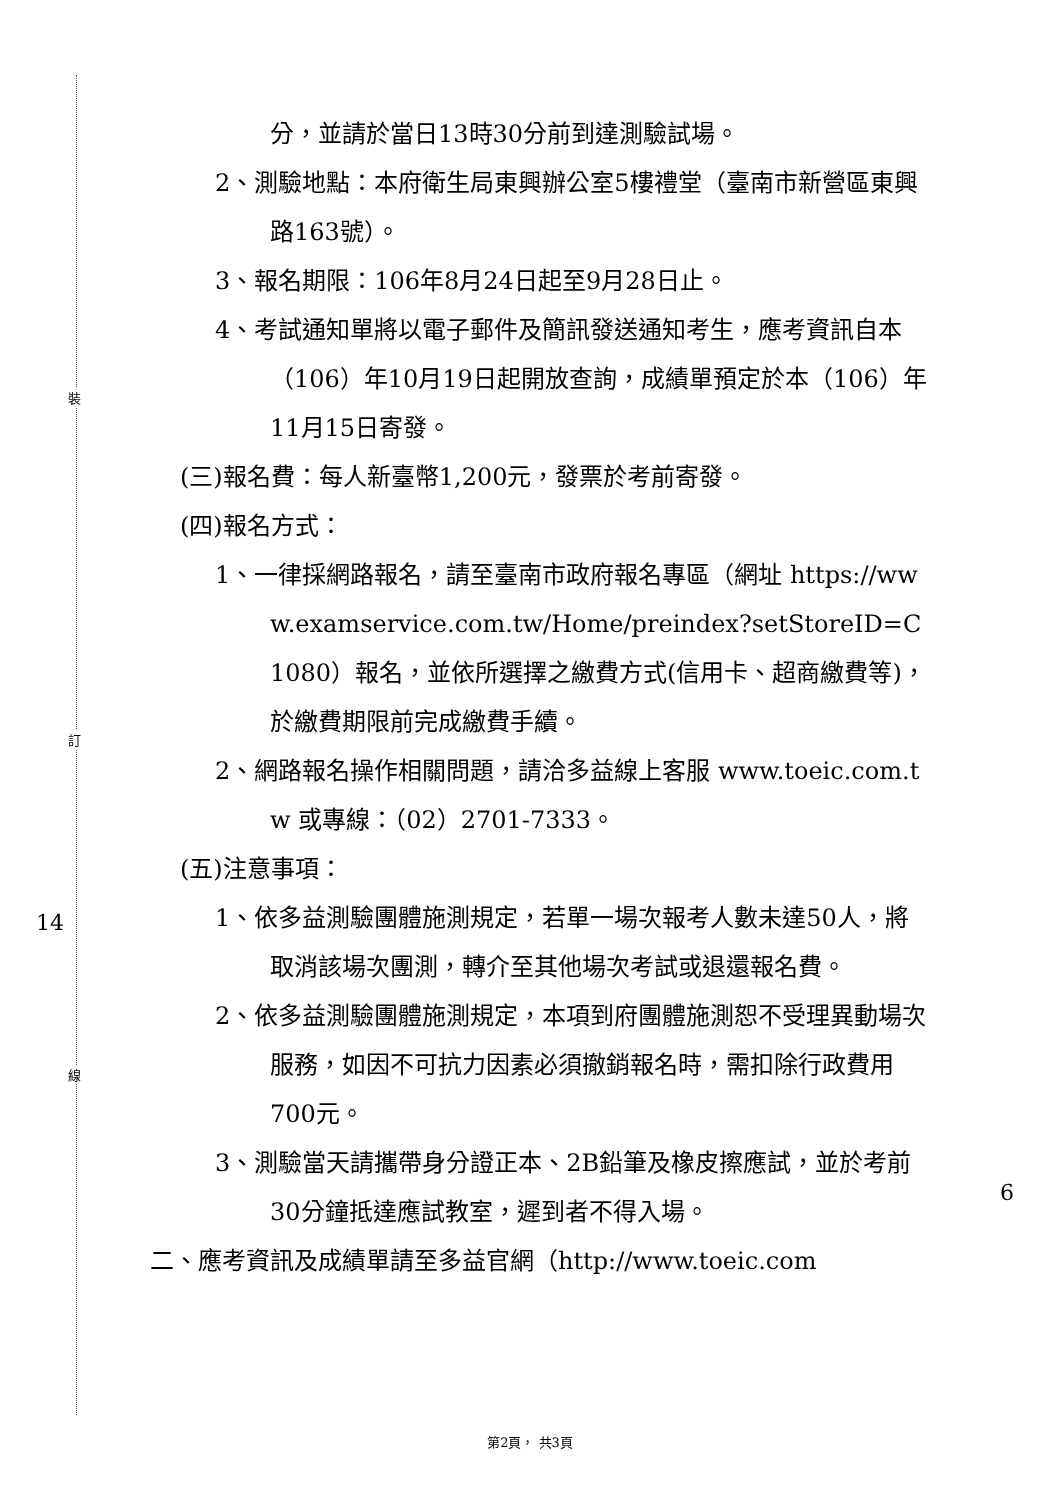裝
訂
線
14
6
分，並請於當日13時30分前到達測驗試場。
2、測驗地點：本府衛生局東興辦公室5樓禮堂（臺南市新營區東興路163號）。
3、報名期限：106年8月24日起至9月28日止。
4、考試通知單將以電子郵件及簡訊發送通知考生，應考資訊自本（106）年10月19日起開放查詢，成績單預定於本（106）年11月15日寄發。
(三)報名費：每人新臺幣1,200元，發票於考前寄發。
(四)報名方式：
1、一律採網路報名，請至臺南市政府報名專區（網址 https://www.examservice.com.tw/Home/preindex?setStoreID=C1080）報名，並依所選擇之繳費方式(信用卡、超商繳費等)，於繳費期限前完成繳費手續。
2、網路報名操作相關問題，請洽多益線上客服 www.toeic.com.tw 或專線：（02）2701-7333。
(五)注意事項：
1、依多益測驗團體施測規定，若單一場次報考人數未達50人，將取消該場次團測，轉介至其他場次考試或退還報名費。
2、依多益測驗團體施測規定，本項到府團體施測恕不受理異動場次服務，如因不可抗力因素必須撤銷報名時，需扣除行政費用700元。
3、測驗當天請攜帶身分證正本、2B鉛筆及橡皮擦應試，並於考前30分鐘抵達應試教室，遲到者不得入場。
二、應考資訊及成績單請至多益官網（http://www.toeic.com
第2頁， 共3頁